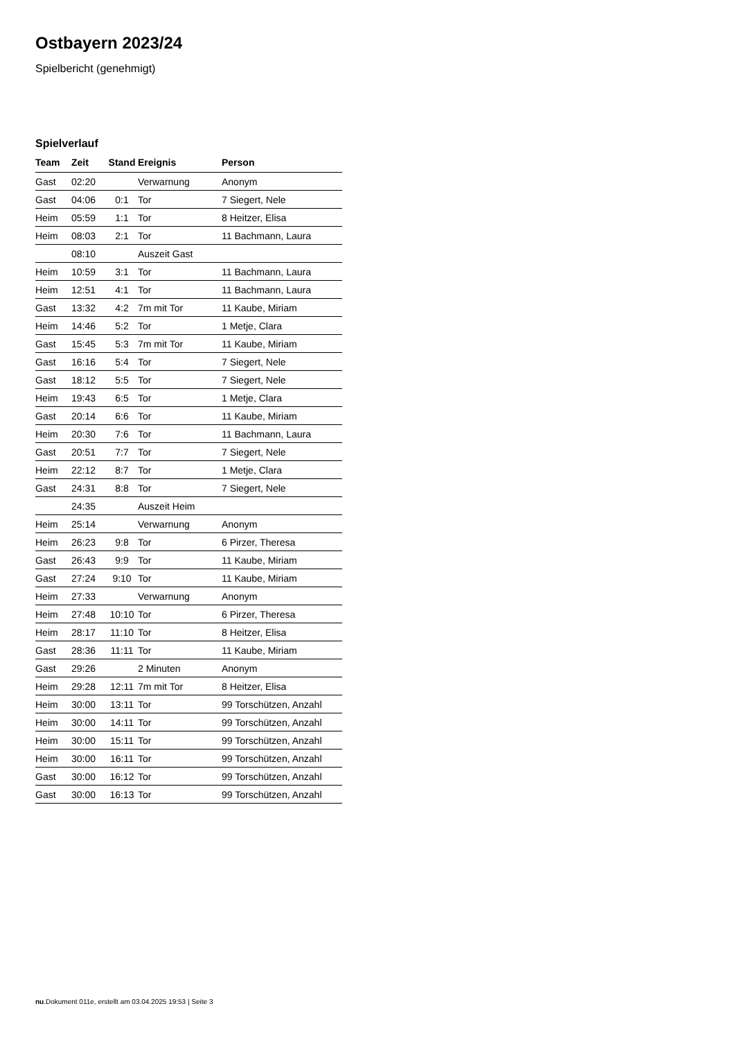Ostbayern 2023/24
Spielbericht (genehmigt)
Spielverlauf
| Team | Zeit | Stand | Ereignis | Person |
| --- | --- | --- | --- | --- |
| Gast | 02:20 | | Verwarnung | Anonym |
| Gast | 04:06 | 0:1 | Tor | 7 Siegert, Nele |
| Heim | 05:59 | 1:1 | Tor | 8 Heitzer, Elisa |
| Heim | 08:03 | 2:1 | Tor | 11 Bachmann, Laura |
| | 08:10 | | Auszeit Gast | |
| Heim | 10:59 | 3:1 | Tor | 11 Bachmann, Laura |
| Heim | 12:51 | 4:1 | Tor | 11 Bachmann, Laura |
| Gast | 13:32 | 4:2 | 7m mit Tor | 11 Kaube, Miriam |
| Heim | 14:46 | 5:2 | Tor | 1 Metje, Clara |
| Gast | 15:45 | 5:3 | 7m mit Tor | 11 Kaube, Miriam |
| Gast | 16:16 | 5:4 | Tor | 7 Siegert, Nele |
| Gast | 18:12 | 5:5 | Tor | 7 Siegert, Nele |
| Heim | 19:43 | 6:5 | Tor | 1 Metje, Clara |
| Gast | 20:14 | 6:6 | Tor | 11 Kaube, Miriam |
| Heim | 20:30 | 7:6 | Tor | 11 Bachmann, Laura |
| Gast | 20:51 | 7:7 | Tor | 7 Siegert, Nele |
| Heim | 22:12 | 8:7 | Tor | 1 Metje, Clara |
| Gast | 24:31 | 8:8 | Tor | 7 Siegert, Nele |
| | 24:35 | | Auszeit Heim | |
| Heim | 25:14 | | Verwarnung | Anonym |
| Heim | 26:23 | 9:8 | Tor | 6 Pirzer, Theresa |
| Gast | 26:43 | 9:9 | Tor | 11 Kaube, Miriam |
| Gast | 27:24 | 9:10 | Tor | 11 Kaube, Miriam |
| Heim | 27:33 | | Verwarnung | Anonym |
| Heim | 27:48 | 10:10 | Tor | 6 Pirzer, Theresa |
| Heim | 28:17 | 11:10 | Tor | 8 Heitzer, Elisa |
| Gast | 28:36 | 11:11 | Tor | 11 Kaube, Miriam |
| Gast | 29:26 | | 2 Minuten | Anonym |
| Heim | 29:28 | 12:11 | 7m mit Tor | 8 Heitzer, Elisa |
| Heim | 30:00 | 13:11 | Tor | 99 Torschützen, Anzahl |
| Heim | 30:00 | 14:11 | Tor | 99 Torschützen, Anzahl |
| Heim | 30:00 | 15:11 | Tor | 99 Torschützen, Anzahl |
| Heim | 30:00 | 16:11 | Tor | 99 Torschützen, Anzahl |
| Gast | 30:00 | 16:12 | Tor | 99 Torschützen, Anzahl |
| Gast | 30:00 | 16:13 | Tor | 99 Torschützen, Anzahl |
nu.Dokument 011e, erstellt am 03.04.2025 19:53 | Seite 3